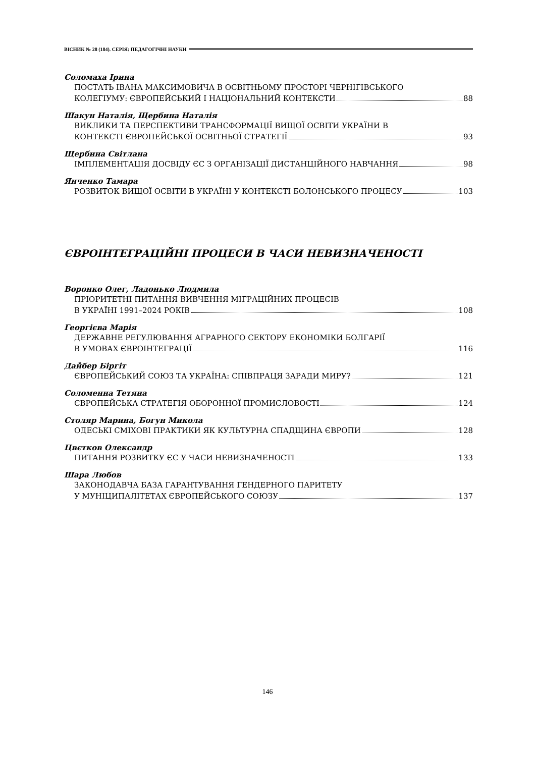ВІСНИК № 28 (184). СЕРІЯ: ПЕДАГОГІЧНІ НАУКИ
Соломаха Ірина
ПОСТАТЬ ІВАНА МАКСИМОВИЧА В ОСВІТНЬОМУ ПРОСТОРІ ЧЕРНІГІВСЬКОГО
КОЛЕГІУМУ: ЄВРОПЕЙСЬКИЙ І НАЦІОНАЛЬНИЙ КОНТЕКСТИ 88
Шакун Наталія, Щербина Наталія
ВИКЛИКИ ТА ПЕРСПЕКТИВИ ТРАНСФОРМАЦІЇ ВИЩОЇ ОСВІТИ УКРАЇНИ В
КОНТЕКСТІ ЄВРОПЕЙСЬКОЇ ОСВІТНЬОЇ СТРАТЕГІЇ 93
Щербина Світлана
ІМПЛЕМЕНТАЦІЯ ДОСВІДУ ЄС З ОРГАНІЗАЦІЇ ДИСТАНЦІЙНОГО НАВЧАННЯ 98
Янченко Тамара
РОЗВИТОК ВИЩОЇ ОСВІТИ В УКРАЇНІ У КОНТЕКСТІ БОЛОНСЬКОГО ПРОЦЕСУ 103
ЄВРОІНТЕГРАЦІЙНІ ПРОЦЕСИ В ЧАСИ НЕВИЗНАЧЕНОСТІ
Воронко Олег, Ладонько Людмила
ПРІОРИТЕТНІ ПИТАННЯ ВИВЧЕННЯ МІГРАЦІЙНИХ ПРОЦЕСІВ
В УКРАЇНІ 1991–2024 РОКІВ 108
Георгієва Марія
ДЕРЖАВНЕ РЕГУЛЮВАННЯ АГРАРНОГО СЕКТОРУ ЕКОНОМІКИ БОЛГАРІЇ
В УМОВАХ ЄВРОІНТЕГРАЦІЇ 116
Дайбер Біргіт
ЄВРОПЕЙСЬКИЙ СОЮЗ ТА УКРАЇНА: СПІВПРАЦЯ ЗАРАДИ МИРУ? 121
Соломенна Тетяна
ЄВРОПЕЙСЬКА СТРАТЕГІЯ ОБОРОННОЇ ПРОМИСЛОВОСТІ 124
Столяр Марина, Богун Микола
ОДЕСЬКІ СМІХОВІ ПРАКТИКИ ЯК КУЛЬТУРНА СПАДЩИНА ЄВРОПИ 128
Цвєтков Олександр
ПИТАННЯ РОЗВИТКУ ЄС У ЧАСИ НЕВИЗНАЧЕНОСТІ 133
Шара Любов
ЗАКОНОДАВЧА БАЗА ГАРАНТУВАННЯ ГЕНДЕРНОГО ПАРИТЕТУ
У МУНІЦИПАЛІТЕТАХ ЄВРОПЕЙСЬКОГО СОЮЗУ 137
146